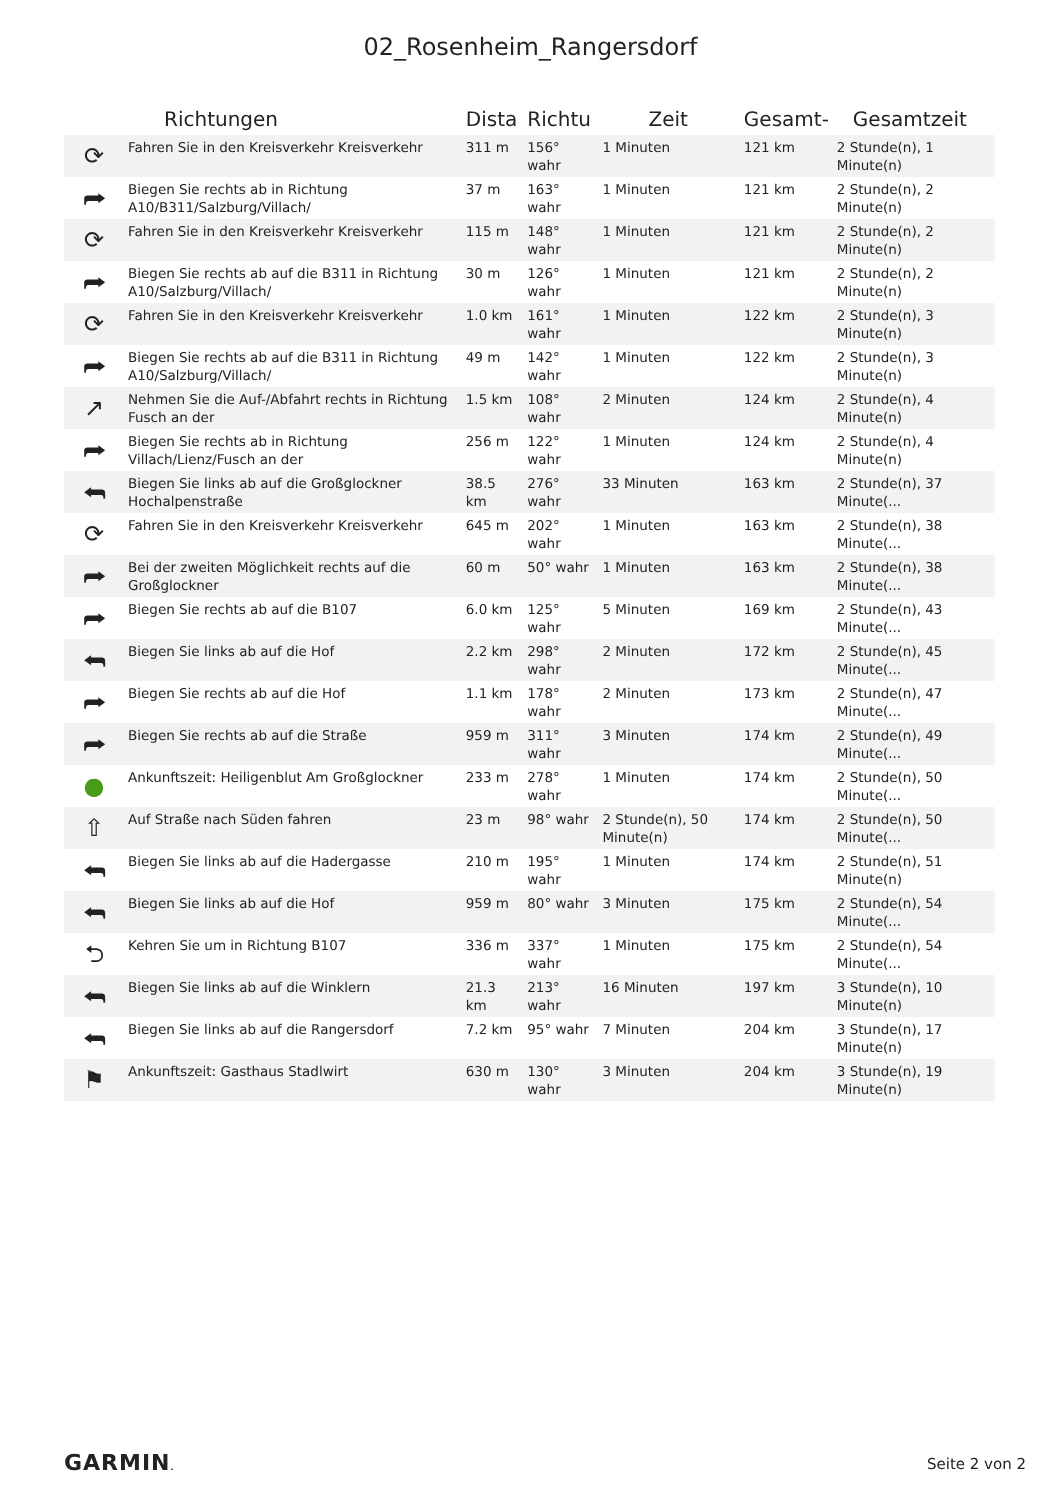02_Rosenheim_Rangersdorf
| | Richtungen | Dista | Richtu | Zeit | Gesamt- | Gesamtzeit |
| --- | --- | --- | --- | --- | --- | --- |
| ⟳ | Fahren Sie in den Kreisverkehr Kreisverkehr | 311 m | 156° wahr | 1 Minuten | 121 km | 2 Stunde(n), 1 Minute(n) |
| ⮫ | Biegen Sie rechts ab in Richtung A10/B311/Salzburg/Villach/ | 37 m | 163° wahr | 1 Minuten | 121 km | 2 Stunde(n), 2 Minute(n) |
| ⟳ | Fahren Sie in den Kreisverkehr Kreisverkehr | 115 m | 148° wahr | 1 Minuten | 121 km | 2 Stunde(n), 2 Minute(n) |
| ⮫ | Biegen Sie rechts ab auf die B311 in Richtung A10/Salzburg/Villach/ | 30 m | 126° wahr | 1 Minuten | 121 km | 2 Stunde(n), 2 Minute(n) |
| ⟳ | Fahren Sie in den Kreisverkehr Kreisverkehr | 1.0 km | 161° wahr | 1 Minuten | 122 km | 2 Stunde(n), 3 Minute(n) |
| ⮫ | Biegen Sie rechts ab auf die B311 in Richtung A10/Salzburg/Villach/ | 49 m | 142° wahr | 1 Minuten | 122 km | 2 Stunde(n), 3 Minute(n) |
| ↗ | Nehmen Sie die Auf-/Abfahrt rechts in Richtung Fusch an der | 1.5 km | 108° wahr | 2 Minuten | 124 km | 2 Stunde(n), 4 Minute(n) |
| ⮫ | Biegen Sie rechts ab in Richtung Villach/Lienz/Fusch an der | 256 m | 122° wahr | 1 Minuten | 124 km | 2 Stunde(n), 4 Minute(n) |
| ⮪ | Biegen Sie links ab auf die Großglockner Hochalpenstraße | 38.5 km | 276° wahr | 33 Minuten | 163 km | 2 Stunde(n), 37 Minute(... |
| ⟳ | Fahren Sie in den Kreisverkehr Kreisverkehr | 645 m | 202° wahr | 1 Minuten | 163 km | 2 Stunde(n), 38 Minute(... |
| ⮫ | Bei der zweiten Möglichkeit rechts auf die Großglockner | 60 m | 50° wahr | 1 Minuten | 163 km | 2 Stunde(n), 38 Minute(... |
| ⮫ | Biegen Sie rechts ab auf die B107 | 6.0 km | 125° wahr | 5 Minuten | 169 km | 2 Stunde(n), 43 Minute(... |
| ⮪ | Biegen Sie links ab auf die Hof | 2.2 km | 298° wahr | 2 Minuten | 172 km | 2 Stunde(n), 45 Minute(... |
| ⮫ | Biegen Sie rechts ab auf die Hof | 1.1 km | 178° wahr | 2 Minuten | 173 km | 2 Stunde(n), 47 Minute(... |
| ⮫ | Biegen Sie rechts ab auf die Straße | 959 m | 311° wahr | 3 Minuten | 174 km | 2 Stunde(n), 49 Minute(... |
| ● | Ankunftszeit: Heiligenblut Am Großglockner | 233 m | 278° wahr | 1 Minuten | 174 km | 2 Stunde(n), 50 Minute(... |
| ⇧ | Auf Straße nach Süden fahren | 23 m | 98° wahr | 2 Stunde(n), 50 Minute(n) | 174 km | 2 Stunde(n), 50 Minute(... |
| ⮪ | Biegen Sie links ab auf die Hadergasse | 210 m | 195° wahr | 1 Minuten | 174 km | 2 Stunde(n), 51 Minute(n) |
| ⮪ | Biegen Sie links ab auf die Hof | 959 m | 80° wahr | 3 Minuten | 175 km | 2 Stunde(n), 54 Minute(... |
| ⮌ | Kehren Sie um in Richtung B107 | 336 m | 337° wahr | 1 Minuten | 175 km | 2 Stunde(n), 54 Minute(... |
| ⮪ | Biegen Sie links ab auf die Winklern | 21.3 km | 213° wahr | 16 Minuten | 197 km | 3 Stunde(n), 10 Minute(n) |
| ⮪ | Biegen Sie links ab auf die Rangersdorf | 7.2 km | 95° wahr | 7 Minuten | 204 km | 3 Stunde(n), 17 Minute(n) |
| ⚑ | Ankunftszeit: Gasthaus Stadlwirt | 630 m | 130° wahr | 3 Minuten | 204 km | 3 Stunde(n), 19 Minute(n) |
GARMIN. Seite 2 von 2